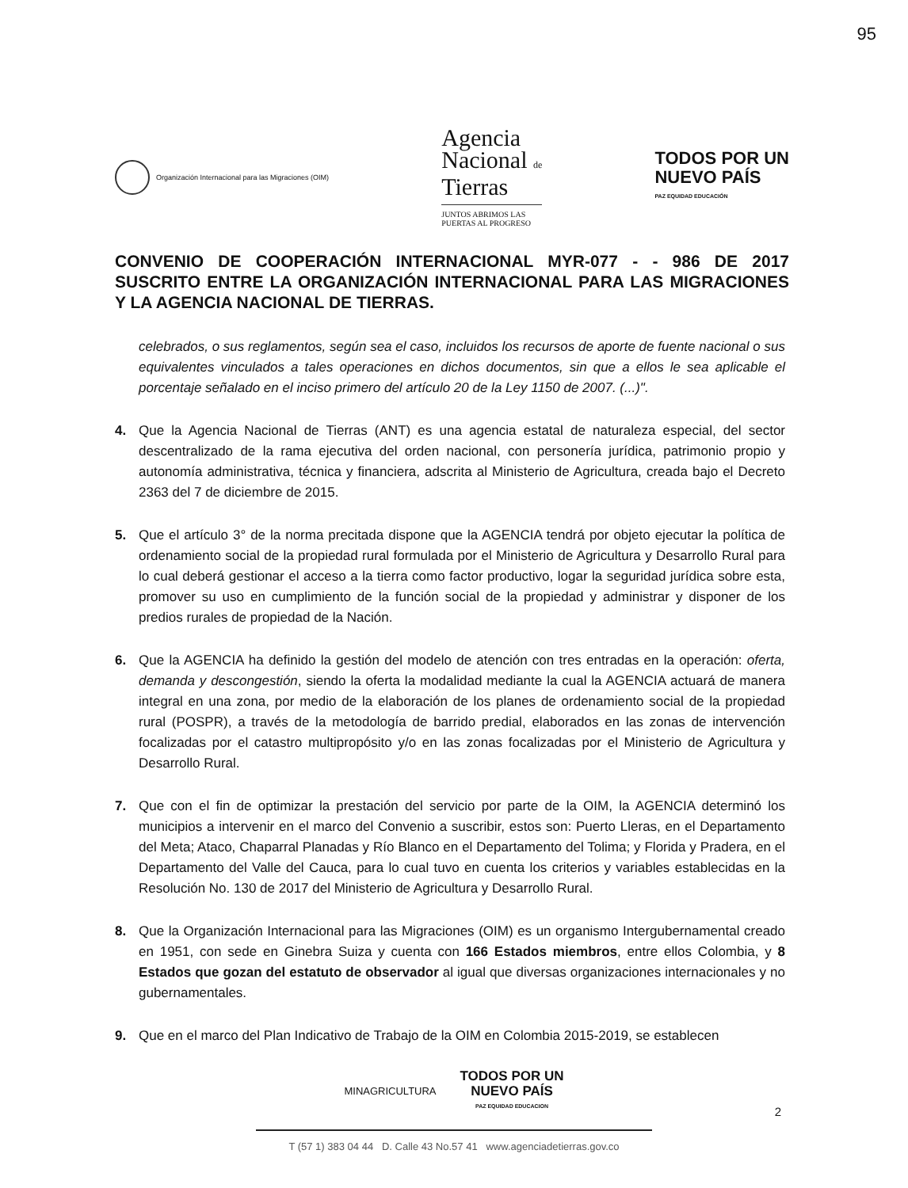95
Organización Internacional para las Migraciones (OIM)
Agencia
Nacional de
Tierras
JUNTOS ABRIMOS LAS
PUERTAS AL PROGRESO
TODOS POR UN
NUEVO PAÍS
PAZ EQUIDAD EDUCACIÓN
CONVENIO DE COOPERACIÓN INTERNACIONAL MYR-077 - - 986 DE 2017 SUSCRITO ENTRE LA ORGANIZACIÓN INTERNACIONAL PARA LAS MIGRACIONES Y LA AGENCIA NACIONAL DE TIERRAS.
celebrados, o sus reglamentos, según sea el caso, incluidos los recursos de aporte de fuente nacional o sus equivalentes vinculados a tales operaciones en dichos documentos, sin que a ellos le sea aplicable el porcentaje señalado en el inciso primero del artículo 20 de la Ley 1150 de 2007. (...)".
4. Que la Agencia Nacional de Tierras (ANT) es una agencia estatal de naturaleza especial, del sector descentralizado de la rama ejecutiva del orden nacional, con personería jurídica, patrimonio propio y autonomía administrativa, técnica y financiera, adscrita al Ministerio de Agricultura, creada bajo el Decreto 2363 del 7 de diciembre de 2015.
5. Que el artículo 3° de la norma precitada dispone que la AGENCIA tendrá por objeto ejecutar la política de ordenamiento social de la propiedad rural formulada por el Ministerio de Agricultura y Desarrollo Rural para lo cual deberá gestionar el acceso a la tierra como factor productivo, logar la seguridad jurídica sobre esta, promover su uso en cumplimiento de la función social de la propiedad y administrar y disponer de los predios rurales de propiedad de la Nación.
6. Que la AGENCIA ha definido la gestión del modelo de atención con tres entradas en la operación: oferta, demanda y descongestión, siendo la oferta la modalidad mediante la cual la AGENCIA actuará de manera integral en una zona, por medio de la elaboración de los planes de ordenamiento social de la propiedad rural (POSPR), a través de la metodología de barrido predial, elaborados en las zonas de intervención focalizadas por el catastro multipropósito y/o en las zonas focalizadas por el Ministerio de Agricultura y Desarrollo Rural.
7. Que con el fin de optimizar la prestación del servicio por parte de la OIM, la AGENCIA determinó los municipios a intervenir en el marco del Convenio a suscribir, estos son: Puerto Lleras, en el Departamento del Meta; Ataco, Chaparral Planadas y Río Blanco en el Departamento del Tolima; y Florida y Pradera, en el Departamento del Valle del Cauca, para lo cual tuvo en cuenta los criterios y variables establecidas en la Resolución No. 130 de 2017 del Ministerio de Agricultura y Desarrollo Rural.
8. Que la Organización Internacional para las Migraciones (OIM) es un organismo Intergubernamental creado en 1951, con sede en Ginebra Suiza y cuenta con 166 Estados miembros, entre ellos Colombia, y 8 Estados que gozan del estatuto de observador al igual que diversas organizaciones internacionales y no gubernamentales.
9. Que en el marco del Plan Indicativo de Trabajo de la OIM en Colombia 2015-2019, se establecen
MINAGRICULTURA TODOS POR UN
NUEVO PAÍS
PAZ EQUIDAD EDUCACION
T (57 1) 383 04 44 D. Calle 43 No.57 41 www.agenciadetierras.gov.co
2